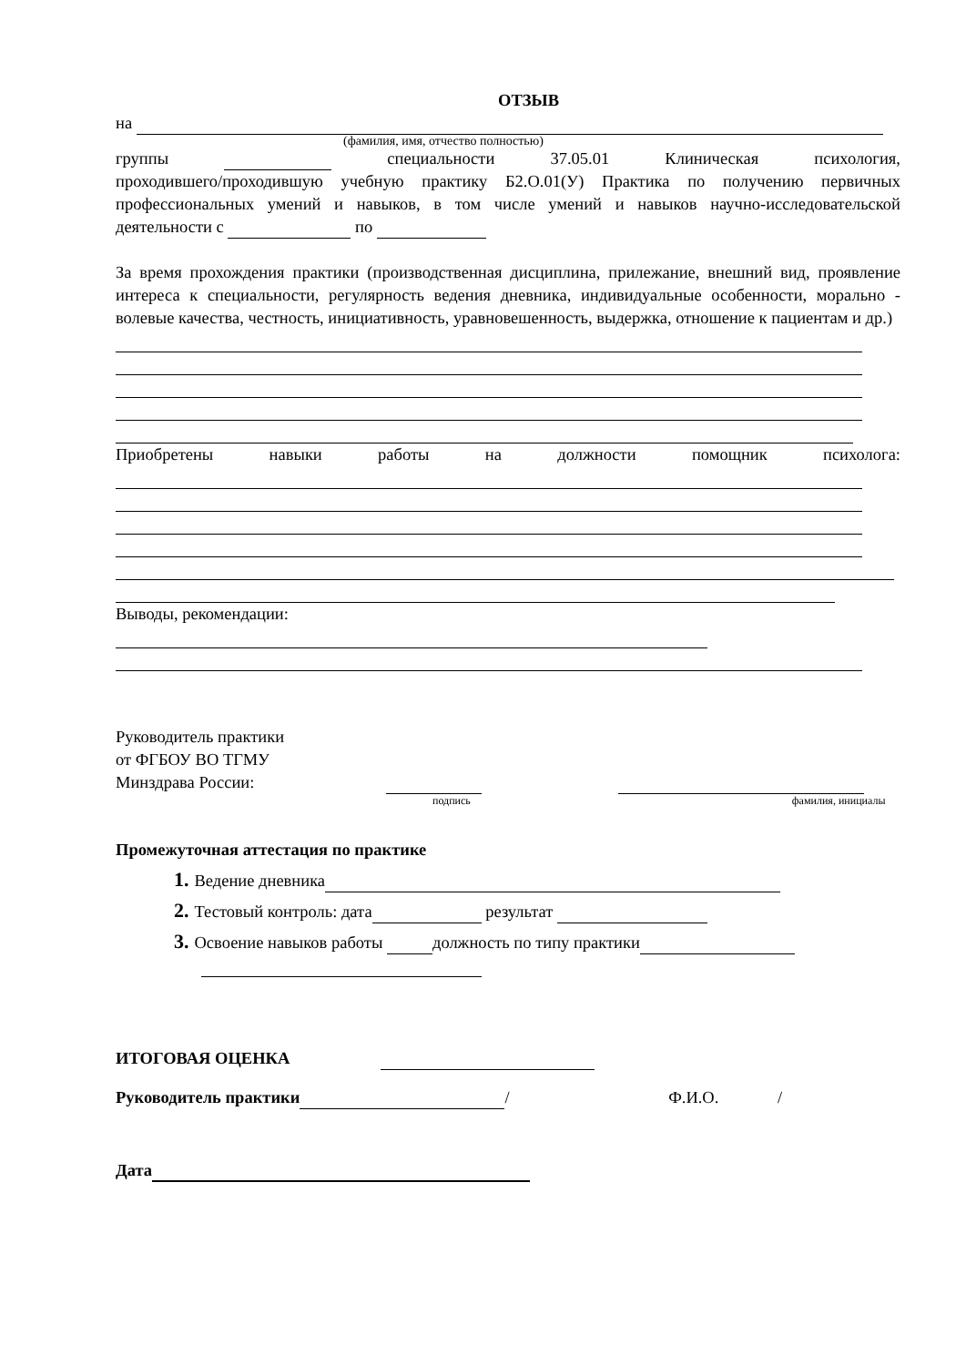ОТЗЫВ
на
(фамилия, имя, отчество полностью)
группы специальности 37.05.01 Клиническая психология,
проходившего/проходившую учебную практику Б2.О.01(У) Практика по получению первичных профессиональных умений и навыков, в том числе умений и навыков научно-исследовательской деятельности с по
За время прохождения практики (производственная дисциплина, прилежание, внешний вид, проявление интереса к специальности, регулярность ведения дневника, индивидуальные особенности, морально - волевые качества, честность, инициативность, уравновешенность, выдержка, отношение к пациентам и др.)
Приобретены навыки работы на должности помощник психолога:
Выводы, рекомендации:
Руководитель практики
от ФГБОУ ВО ТГМУ
Минздрава России:
подпись фамилия, инициалы
Промежуточная аттестация по практике
1. Ведение дневника
2. Тестовый контроль: дата результат
3. Освоение навыков работы должность по типу практики
ИТОГОВАЯ ОЦЕНКА
Руководитель практики / Ф.И.О. /
Дата